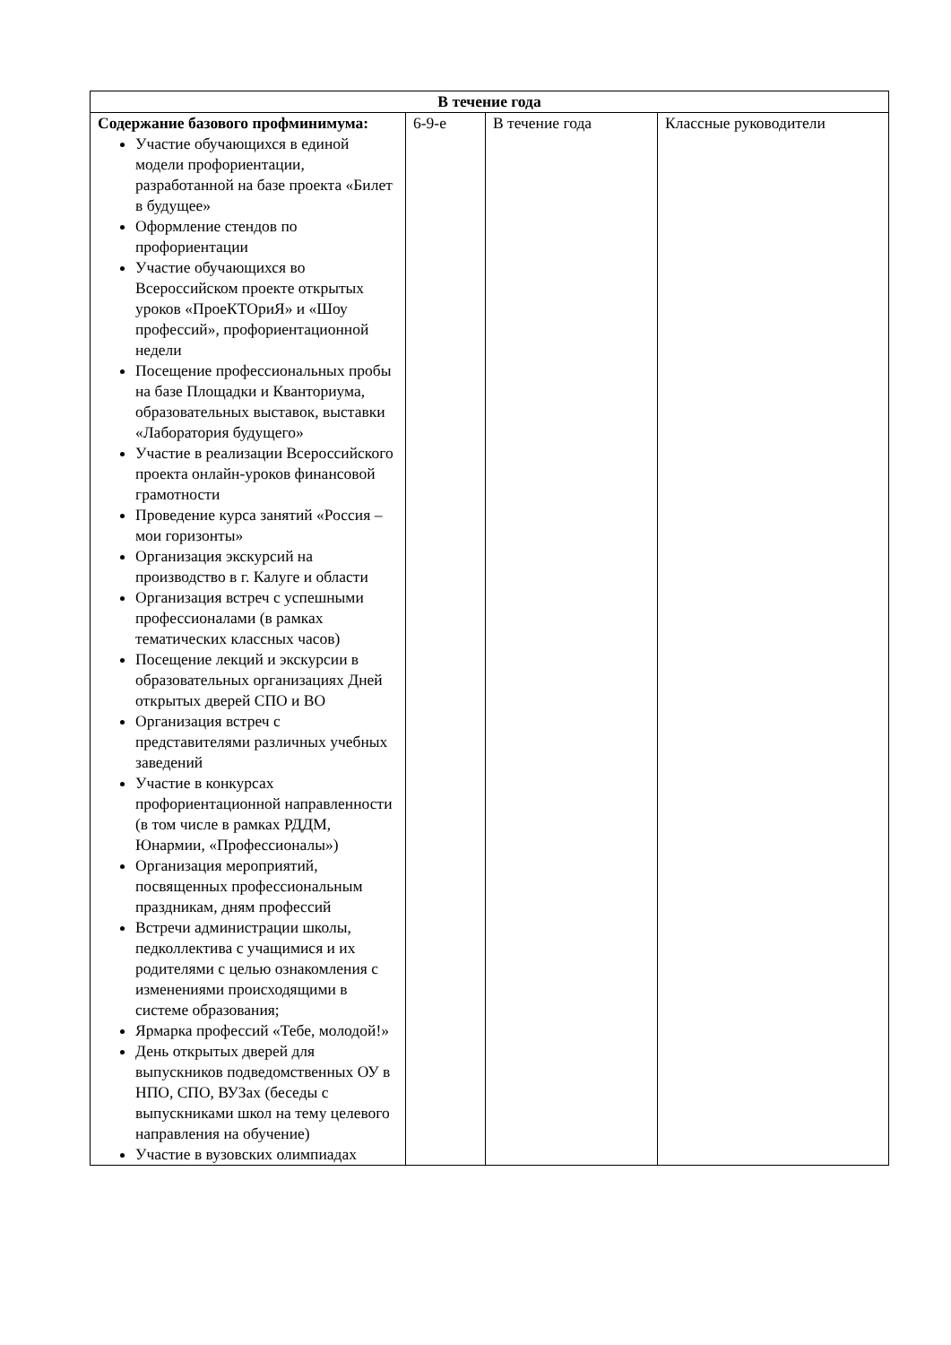| В течение года | | | |
| --- | --- | --- | --- |
| Содержание базового профминимума: Участие обучающихся в единой модели профориентации, разработанной на базе проекта «Билет в будущее» Оформление стендов по профориентации Участие обучающихся во Всероссийском проекте открытых уроков «ПроеКТОриЯ» и «Шоу профессий», профориентационной недели Посещение профессиональных пробы на базе Площадки и Кванториума, образовательных выставок, выставки «Лаборатория будущего» Участие в реализации Всероссийского проекта онлайн-уроков финансовой грамотности Проведение курса занятий «Россия – мои горизонты» Организация экскурсий на производство в г. Калуге и области Организация встреч с успешными профессионалами (в рамках тематических классных часов) Посещение лекций и экскурсии в образовательных организациях Дней открытых дверей СПО и ВО Организация встреч с представителями различных учебных заведений Участие в конкурсах профориентационной направленности (в том числе в рамках РДДМ, Юнармии, «Профессионалы») Организация мероприятий, посвященных профессиональным праздникам, дням профессий Встречи администрации школы, педколлектива с учащимися и их родителями с целью ознакомления с изменениями происходящими в системе образования; Ярмарка профессий «Тебе, молодой!» День открытых дверей для выпускников подведомственных ОУ в НПО, СПО, ВУЗах (беседы с выпускниками школ на тему целевого направления на обучение) Участие в вузовских олимпиадах | 6-9-е | В течение года | Классные руководители |